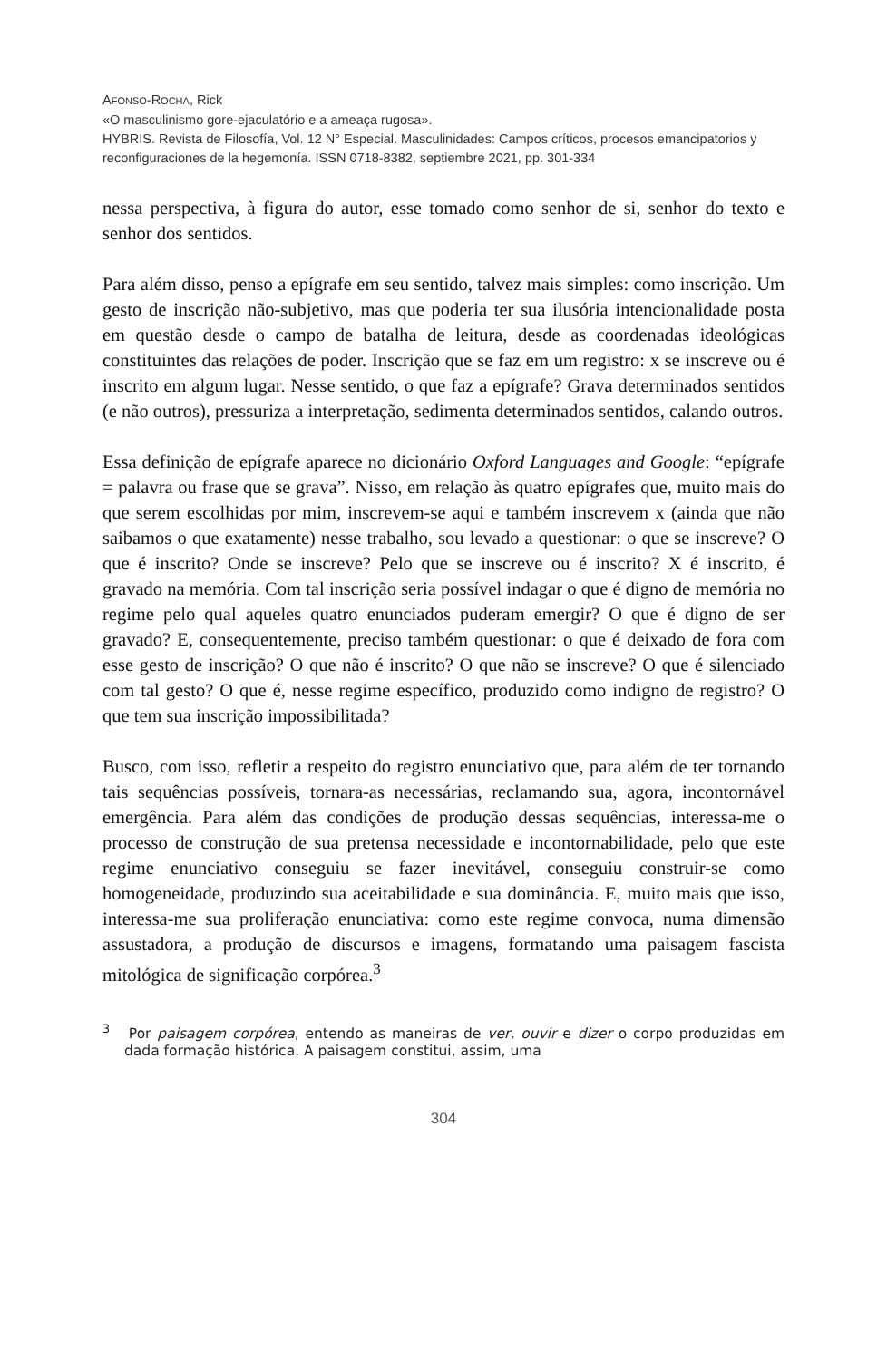AFONSO-ROCHA, Rick
«O masculinismo gore-ejaculatório e a ameaça rugosa».
HYBRIS. Revista de Filosofía, Vol. 12 N° Especial. Masculinidades: Campos críticos, procesos emancipatorios y reconfiguraciones de la hegemonía. ISSN 0718-8382, septiembre 2021, pp. 301-334
nessa perspectiva, à figura do autor, esse tomado como senhor de si, senhor do texto e senhor dos sentidos.
Para além disso, penso a epígrafe em seu sentido, talvez mais simples: como inscrição. Um gesto de inscrição não-subjetivo, mas que poderia ter sua ilusória intencionalidade posta em questão desde o campo de batalha de leitura, desde as coordenadas ideológicas constituintes das relações de poder. Inscrição que se faz em um registro: x se inscreve ou é inscrito em algum lugar. Nesse sentido, o que faz a epígrafe? Grava determinados sentidos (e não outros), pressuriza a interpretação, sedimenta determinados sentidos, calando outros.
Essa definição de epígrafe aparece no dicionário Oxford Languages and Google: “epígrafe = palavra ou frase que se grava”. Nisso, em relação às quatro epígrafes que, muito mais do que serem escolhidas por mim, inscrevem-se aqui e também inscrevem x (ainda que não saibamos o que exatamente) nesse trabalho, sou levado a questionar: o que se inscreve? O que é inscrito? Onde se inscreve? Pelo que se inscreve ou é inscrito? X é inscrito, é gravado na memória. Com tal inscrição seria possível indagar o que é digno de memória no regime pelo qual aqueles quatro enunciados puderam emergir? O que é digno de ser gravado? E, consequentemente, preciso também questionar: o que é deixado de fora com esse gesto de inscrição? O que não é inscrito? O que não se inscreve? O que é silenciado com tal gesto? O que é, nesse regime específico, produzido como indigno de registro? O que tem sua inscrição impossibilitada?
Busco, com isso, refletir a respeito do registro enunciativo que, para além de ter tornando tais sequências possíveis, tornara-as necessárias, reclamando sua, agora, incontornável emergência. Para além das condições de produção dessas sequências, interessa-me o processo de construção de sua pretensa necessidade e incontornabilidade, pelo que este regime enunciativo conseguiu se fazer inevitável, conseguiu construir-se como homogeneidade, produzindo sua aceitabilidade e sua dominância. E, muito mais que isso, interessa-me sua proliferação enunciativa: como este regime convoca, numa dimensão assustadora, a produção de discursos e imagens, formatando uma paisagem fascista mitológica de significação corpórea.<sup>3</sup>
<sup>3</sup> Por paisagem corpórea, entendo as maneiras de ver, ouvir e dizer o corpo produzidas em dada formação histórica. A paisagem constitui, assim, uma
304